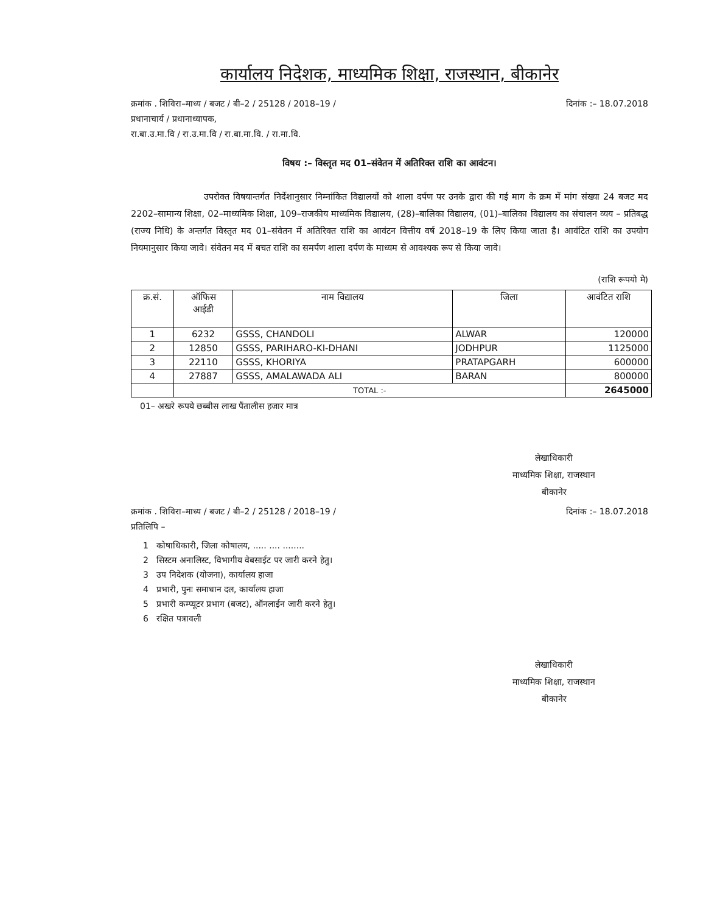कार्यालय निदेशक, माध्यमिक शिक्षा, राजस्थान, बीकानेर
क्रमांक . शिविरा–माध्य / बजट / बी–2 / 25128 / 2018–19 / दिनांक :– 18.07.2018
प्रधानाचार्य / प्रधानाध्यापक,
रा.बा.उ.मा.वि / रा.उ.मा.वि / रा.बा.मा.वि. / रा.मा.वि.
विषय :– विस्तृत मद 01–संवेतन में अतिरिक्त राशि का आवंटन।
उपरोक्त विषयान्तर्गत निर्देशानुसार निम्नांकित विद्यालयों को शाला दर्पण पर उनके द्वारा की गई माग के क्रम में मांग संख्या 24 बजट मद 2202–सामान्य शिक्षा, 02–माध्यमिक शिक्षा, 109–राजकीय माध्यमिक विद्यालय, (28)–बालिका विद्यालय, (01)–बालिका विद्यालय का संचालन व्यय – प्रतिबद्ध (राज्य निधि) के अन्तर्गत विस्तृत मद 01–संवेतन में अतिरिक्त राशि का आवंटन वित्तीय वर्ष 2018–19 के लिए किया जाता है। आवंटित राशि का उपयोग नियमानुसार किया जावे। संवेतन मद में बचत राशि का समर्पण शाला दर्पण के माध्यम से आवश्यक रूप से किया जावे।
(राशि रूपयो मे)
| क्र.सं. | ऑफिस आईडी | नाम विद्यालय | जिला | आवंटित राशि |
| --- | --- | --- | --- | --- |
| 1 | 6232 | GSSS, CHANDOLI | ALWAR | 120000 |
| 2 | 12850 | GSSS, PARIHARO-KI-DHANI | JODHPUR | 1125000 |
| 3 | 22110 | GSSS, KHORIYA | PRATAPGARH | 600000 |
| 4 | 27887 | GSSS, AMALAWADA ALI | BARAN | 800000 |
| | TOTAL :- | | | 2645000 |
01– अखरे रूपये छब्बीस लाख पैंतालीस हजार मात्र
लेखाधिकारी
माध्यमिक शिक्षा, राजस्थान
बीकानेर
क्रमांक . शिविरा–माध्य / बजट / बी–2 / 25128 / 2018–19 / दिनांक :– 18.07.2018
प्रतिलिपि –
1 कोषाधिकारी, जिला कोषालय, ..... .... ........
2 सिस्टम अनालिस्ट, विभागीय वेबसाईट पर जारी करने हेतु।
3 उप निदेशक (योजना), कार्यालय हाजा
4 प्रभारी, पुनः समाधान दल, कार्यालय हाजा
5 प्रभारी कम्प्यूटर प्रभाग (बजट), ऑनलाईन जारी करने हेतु।
6 रक्षित पत्रावली
लेखाधिकारी
माध्यमिक शिक्षा, राजस्थान
बीकानेर